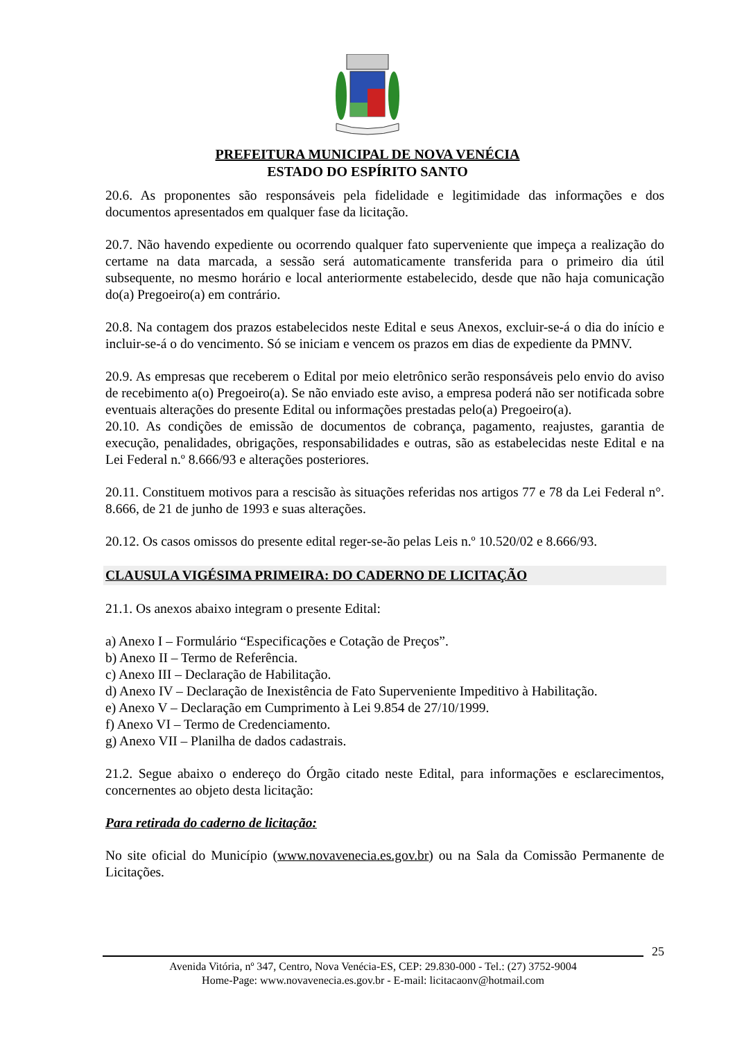PREFEITURA MUNICIPAL DE NOVA VENÉCIA
ESTADO DO ESPÍRITO SANTO
20.6. As proponentes são responsáveis pela fidelidade e legitimidade das informações e dos documentos apresentados em qualquer fase da licitação.
20.7. Não havendo expediente ou ocorrendo qualquer fato superveniente que impeça a realização do certame na data marcada, a sessão será automaticamente transferida para o primeiro dia útil subsequente, no mesmo horário e local anteriormente estabelecido, desde que não haja comunicação do(a) Pregoeiro(a) em contrário.
20.8. Na contagem dos prazos estabelecidos neste Edital e seus Anexos, excluir-se-á o dia do início e incluir-se-á o do vencimento. Só se iniciam e vencem os prazos em dias de expediente da PMNV.
20.9. As empresas que receberem o Edital por meio eletrônico serão responsáveis pelo envio do aviso de recebimento a(o) Pregoeiro(a). Se não enviado este aviso, a empresa poderá não ser notificada sobre eventuais alterações do presente Edital ou informações prestadas pelo(a) Pregoeiro(a).
20.10. As condições de emissão de documentos de cobrança, pagamento, reajustes, garantia de execução, penalidades, obrigações, responsabilidades e outras, são as estabelecidas neste Edital e na Lei Federal n.º 8.666/93 e alterações posteriores.
20.11. Constituem motivos para a rescisão às situações referidas nos artigos 77 e 78 da Lei Federal n°. 8.666, de 21 de junho de 1993 e suas alterações.
20.12. Os casos omissos do presente edital reger-se-ão pelas Leis n.º 10.520/02 e 8.666/93.
CLAUSULA VIGÉSIMA PRIMEIRA: DO CADERNO DE LICITAÇÃO
21.1. Os anexos abaixo integram o presente Edital:
a) Anexo I – Formulário “Especificações e Cotação de Preços”.
b) Anexo II – Termo de Referência.
c) Anexo III – Declaração de Habilitação.
d) Anexo IV – Declaração de Inexistência de Fato Superveniente Impeditivo à Habilitação.
e) Anexo V – Declaração em Cumprimento à Lei 9.854 de 27/10/1999.
f) Anexo VI – Termo de Credenciamento.
g) Anexo VII – Planilha de dados cadastrais.
21.2. Segue abaixo o endereço do Órgão citado neste Edital, para informações e esclarecimentos, concernentes ao objeto desta licitação:
Para retirada do caderno de licitação:
No site oficial do Município (www.novavenecia.es.gov.br) ou na Sala da Comissão Permanente de Licitações.
25
Avenida Vitória, nº 347, Centro, Nova Venécia-ES, CEP: 29.830-000 - Tel.: (27) 3752-9004
Home-Page: www.novavenecia.es.gov.br - E-mail: licitacaonv@hotmail.com